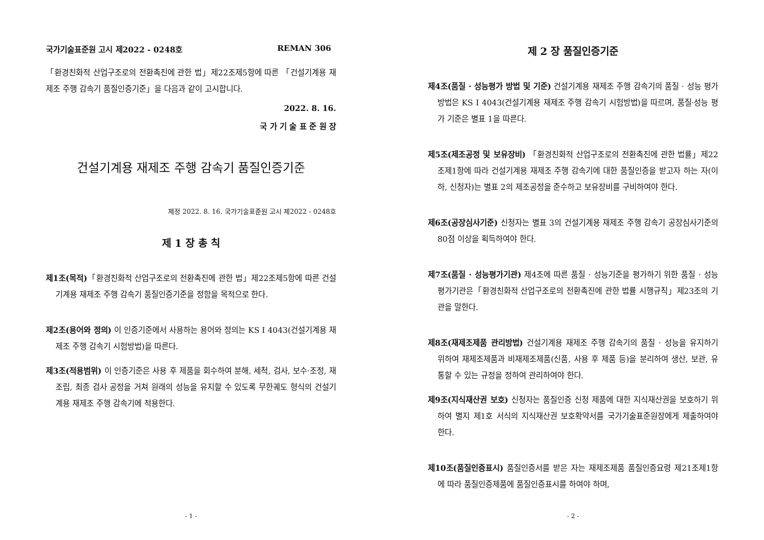국가기술표준원 고시 제2022 - 0248호 REMAN 306
「환경친화적 산업구조로의 전환촉진에 관한 법」제22조제5항에 따른 「건설기계용 재제조 주행 감속기 품질인증기준」을 다음과 같이 고시합니다.
2022. 8. 16.
국 가 기 술 표 준 원 장
건설기계용 재제조 주행 감속기 품질인증기준
제정 2022. 8. 16. 국가기술표준원 고시 제2022 - 0248호
제 1 장 총 칙
제1조(목적)「환경친화적 산업구조로의 전환촉진에 관한 법」제22조제5항에 따른 건설기계용 재제조 주행 감속기 품질인증기준을 정함을 목적으로 한다.
제2조(용어와 정의) 이 인증기준에서 사용하는 용어와 정의는 KS I 4043(건설기계용 재제조 주행 감속기 시험방법)을 따른다.
제3조(적용범위) 이 인증기준은 사용 후 제품을 회수하여 분해, 세척, 검사, 보수·조정, 재조립, 최종 검사 공정을 거쳐 원래의 성능을 유지할 수 있도록 무한궤도 형식의 건설기계용 재제조 주행 감속기에 적용한다.
- 1 -
제 2 장 품질인증기준
제4조(품질 · 성능평가 방법 및 기준) 건설기계용 재제조 주행 감속기의 품질 · 성능 평가방법은 KS I 4043(건설기계용 재제조 주행 감속기 시험방법)을 따르며, 품질·성능 평가 기준은 별표 1을 따른다.
제5조(제조공정 및 보유장비) 「환경친화적 산업구조로의 전환촉진에 관한 법률」제22조제1항에 따라 건설기계용 재제조 주행 감속기에 대한 품질인증을 받고자 하는 자(이하, 신청자)는 별표 2의 제조공정을 준수하고 보유장비를 구비하여야 한다.
제6조(공장심사기준) 신청자는 별표 3의 건설기계용 재제조 주행 감속기 공장심사기준의 80점 이상을 획득하여야 한다.
제7조(품질 · 성능평가기관) 제4조에 따른 품질 · 성능기준을 평가하기 위한 품질 · 성능평가기관은「환경친화적 산업구조로의 전환촉진에 관한 법률 시행규칙」제23조의 기관을 말한다.
제8조(재제조제품 관리방법) 건설기계용 재제조 주행 감속기의 품질 · 성능을 유지하기 위하여 재제조제품과 비재제조제품(신품, 사용 후 제품 등)을 분리하여 생산, 보관, 유통할 수 있는 규정을 정하여 관리하여야 한다.
제9조(지식재산권 보호) 신청자는 품질인증 신청 제품에 대한 지식재산권을 보호하기 위하여 별지 제1호 서식의 지식재산권 보호확약서를 국가기술표준원장에게 제출하여야 한다.
제10조(품질인증표시) 품질인증서를 받은 자는 재제조제품 품질인증요령 제21조제1항에 따라 품질인증제품에 품질인증표시를 하여야 하며,
- 2 -